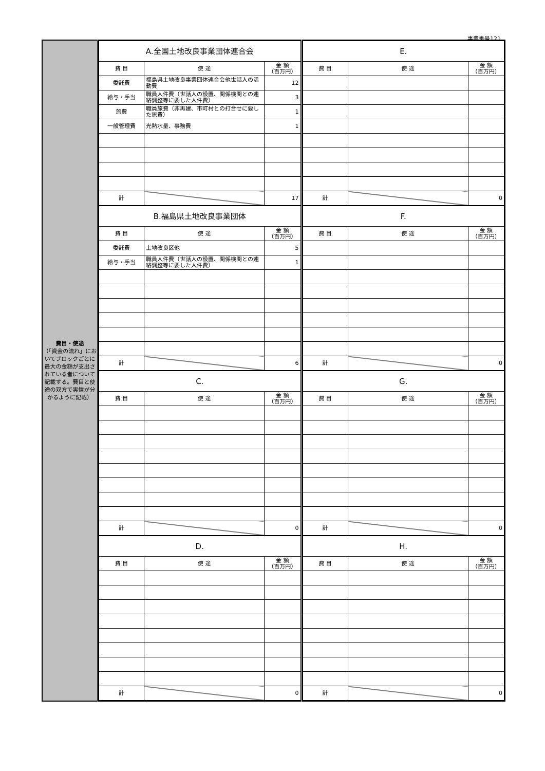事業番号121
| 費目・使途 （「資金の流れ」においてブロックごとに最大の金額が支出されている者について記載する。費目と使途の双方で実情が分かるように記載） | / A.全国土地改良事業団体連合会 / / / / 費 目 / 使 途 / 金 額 （百万円） / / 委託費 / 福島県土地改良事業団体連合会他世話人の活動費 / 12 / / 給与・手当 / 職員人件費（世話人の設置、関係機関との連絡調整等に要した人件費） / 3 / / 旅費 / 職員旅費（非再建、市町村との打合せに要した旅費） / 1 / / 一般管理費 / 光熱水量、事務費 / 1 / / 計 / / 17 / | / E. / / / / 費 目 / 使 途 / 金 額 （百万円） / / 計 / / 0 / |
| | / B.福島県土地改良事業団体 / / / / 費 目 / 使 途 / 金 額 （百万円） / / 委託費 / 土地改良区他 / 5 / / 給与・手当 / 職員人件費（世話人の設置、関係機関との連絡調整等に要した人件費） / 1 / / 計 / / 6 / | / F. / / / / 費 目 / 使 途 / 金 額 （百万円） / / 計 / / 0 / |
| | / C. / / / / 費 目 / 使 途 / 金 額 （百万円） / / 計 / / 0 / | / G. / / / / 費 目 / 使 途 / 金 額 （百万円） / / 計 / / 0 / |
| | / D. / / / / 費 目 / 使 途 / 金 額 （百万円） / / 計 / / 0 / | / H. / / / / 費 目 / 使 途 / 金 額 （百万円） / / 計 / / 0 / |